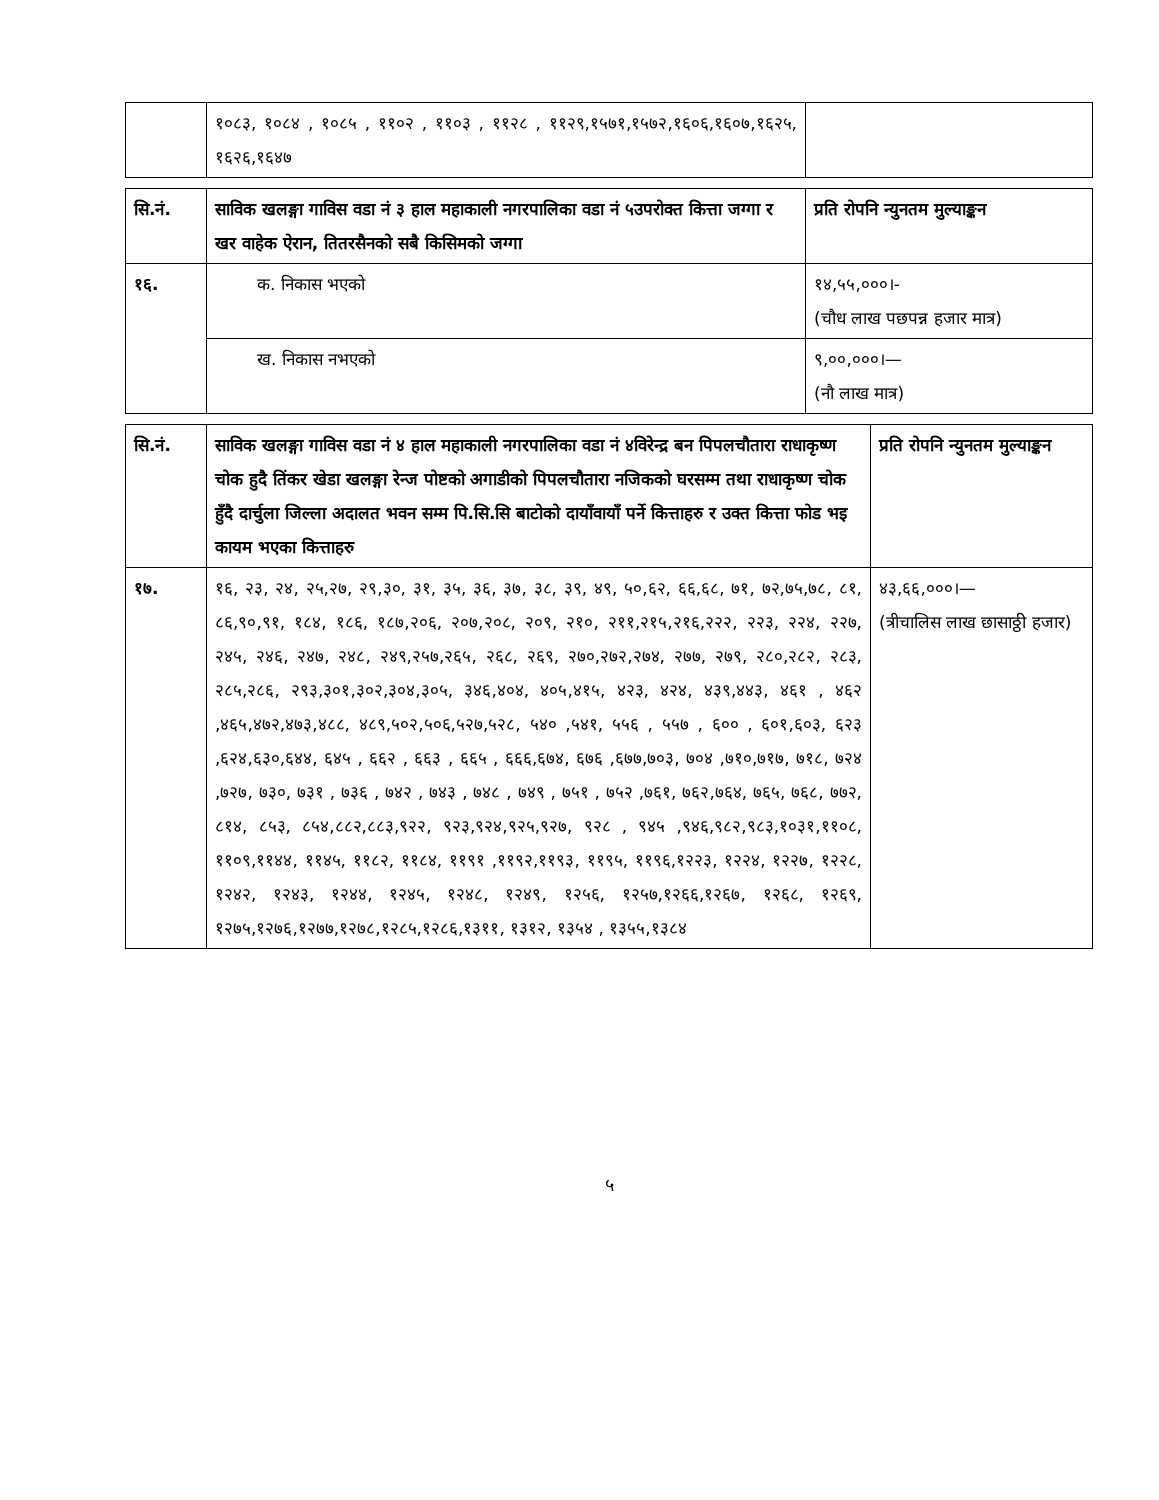| | १०८३, १०८४ , १०८५ , ११०२ , ११०३ , ११२८ , ११२९,१५७१,१५७२,१६०६,१६०७,१६२५, १६२६,१६४७ | |
| सि.नं. | साविक खलङ्गा गाविस वडा नं ३ हाल महाकाली नगरपालिका वडा नं ५उपरोक्त कित्ता जग्गा र खर वाहेक ऐरान, तितरसैनको सबै किसिमको जग्गा | प्रति रोपनि न्युनतम मुल्याङ्कन |
| --- | --- | --- |
| १६. | क. निकास भएको | १४,५५,०००।- (चौध लाख पछपन्न हजार मात्र) |
| | ख. निकास नभएको | ९,००,०००।— (नौ लाख मात्र) |
| सि.नं. | साविक खलङ्गा गाविस वडा नं ४ हाल महाकाली नगरपालिका वडा नं ४विरेन्द्र बन पिपलचौतारा राधाकृष्ण चोक हुदै तिंकर खेडा खलङ्गा रेन्ज पोष्टको अगाडीको पिपलचौतारा नजिकको घरसम्म तथा राधाकृष्ण चोक हुँदै दार्चुला जिल्ला अदालत भवन सम्म पि.सि.सि बाटोको दायाँवायाँ पर्ने कित्ताहरु र उक्त कित्ता फोड भइ कायम भएका कित्ताहरु | प्रति रोपनि न्युनतम मुल्याङ्कन |
| --- | --- | --- |
| १७. | १६, २३, २४, २५,२७, २९,३०, ३१, ३५, ३६, ३७, ३८, ३९, ४९, ५०,६२, ६६,६८, ७१, ७२,७५,७८, ८१, ८६,९०,९१, १८४, १८६, १८७,२०६, २०७,२०८, २०९, २१०, २११,२१५,२१६,२२२, २२३, २२४, २२७, २४५, २४६, २४७, २४८, २४९,२५७,२६५, २६८, २६९, २७०,२७२,२७४, २७७, २७९, २८०,२८२, २८३, २८५,२८६, २९३,३०१,३०२,३०४,३०५, ३४६,४०४, ४०५,४१५, ४२३, ४२४, ४३९,४४३, ४६१ , ४६२ ,४६५,४७२,४७३,४८८, ४८९,५०२,५०६,५२७,५२८, ५४० ,५४१, ५५६ , ५५७ , ६०० , ६०१,६०३, ६२३ ,६२४,६३०,६४४, ६४५ , ६६२ , ६६३ , ६६५ , ६६६,६७४, ६७६ ,६७७,७०३, ७०४ ,७१०,७१७, ७१८, ७२४ ,७२७, ७३०, ७३१ , ७३६ , ७४२ , ७४३ , ७४८ , ७४९ , ७५१ , ७५२ ,७६१, ७६२,७६४, ७६५, ७६८, ७७२, ८१४, ८५३, ८५४,८८२,८८३,९२२, ९२३,९२४,९२५,९२७, ९२८ , ९४५ ,९४६,९८२,९८३,१०३१,११०८, ११०९,११४४, ११४५, ११८२, ११८४, ११९१ ,११९२,११९३, ११९५, ११९६,१२२३, १२२४, १२२७, १२२८, १२४२, १२४३, १२४४, १२४५, १२४८, १२४९, १२५६, १२५७,१२६६,१२६७, १२६८, १२६९, १२७५,१२७६,१२७७,१२७८,१२८५,१२८६,१३११, १३१२, १३५४ , १३५५,१३८४ | ४३,६६,०००।— (त्रीचालिस लाख छासाठ्ठी हजार) |
५